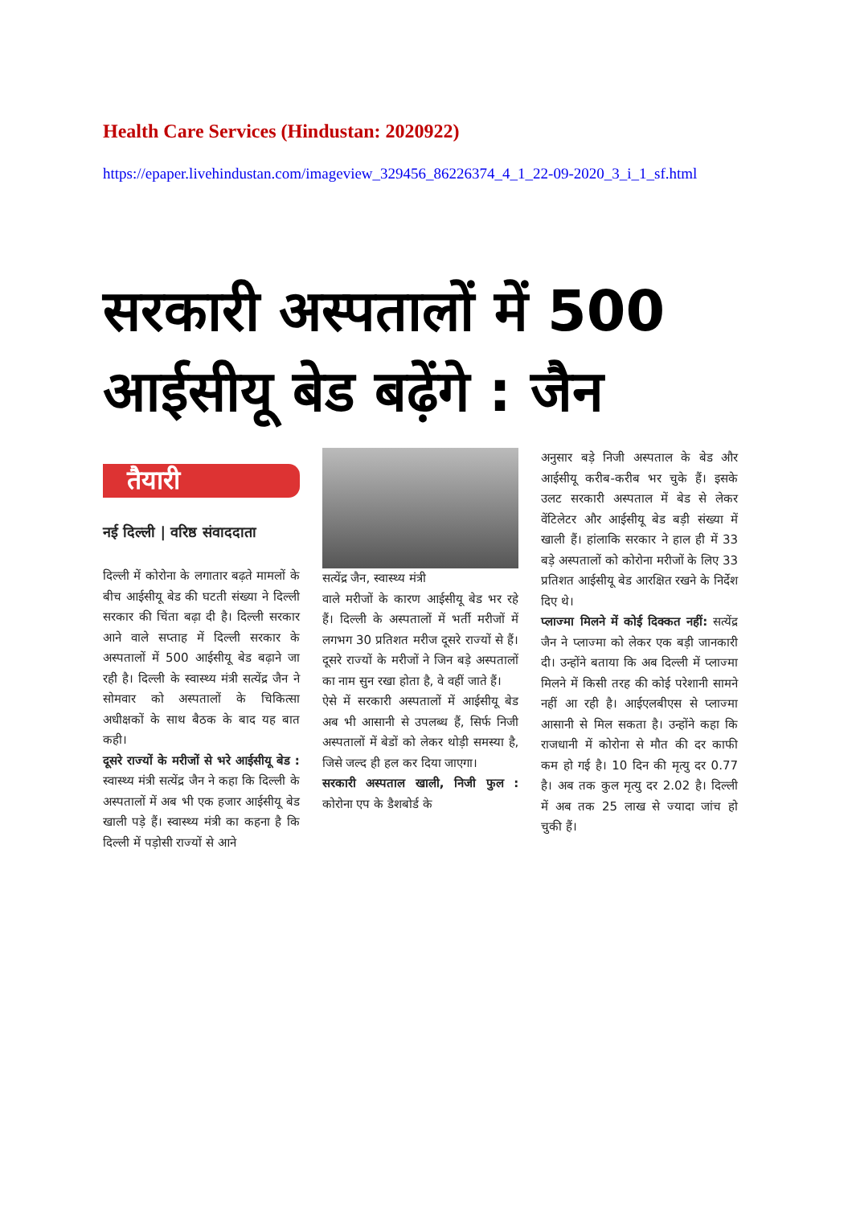Health Care Services (Hindustan: 2020922)
https://epaper.livehindustan.com/imageview_329456_86226374_4_1_22-09-2020_3_i_1_sf.html
सरकारी अस्पतालों में 500
आईसीयू बेड बढ़ेंगे : जैन
तैयारी
नई दिल्ली | वरिष्ठ संवाददाता
दिल्ली में कोरोना के लगातार बढ़ते मामलों के बीच आईसीयू बेड की घटती संख्या ने दिल्ली सरकार की चिंता बढ़ा दी है। दिल्ली सरकार आने वाले सप्ताह में दिल्ली सरकार के अस्पतालों में 500 आईसीयू बेड बढ़ाने जा रही है। दिल्ली के स्वास्थ्य मंत्री सत्येंद्र जैन ने सोमवार को अस्पतालों के चिकित्सा अधीक्षकों के साथ बैठक के बाद यह बात कही।
दूसरे राज्यों के मरीजों से भरे आईसीयू बेड : स्वास्थ्य मंत्री सत्येंद्र जैन ने कहा कि दिल्ली के अस्पतालों में अब भी एक हजार आईसीयू बेड खाली पड़े हैं। स्वास्थ्य मंत्री का कहना है कि दिल्ली में पड़ोसी राज्यों से आने
सत्येंद्र जैन, स्वास्थ्य मंत्री
वाले मरीजों के कारण आईसीयू बेड भर रहे हैं। दिल्ली के अस्पतालों में भर्ती मरीजों में लगभग 30 प्रतिशत मरीज दूसरे राज्यों से हैं। दूसरे राज्यों के मरीजों ने जिन बड़े अस्पतालों का नाम सुन रखा होता है, वे वहीं जाते हैं।
ऐसे में सरकारी अस्पतालों में आईसीयू बेड अब भी आसानी से उपलब्ध हैं, सिर्फ निजी अस्पतालों में बेडों को लेकर थोड़ी समस्या है, जिसे जल्द ही हल कर दिया जाएगा।
सरकारी अस्पताल खाली, निजी फुल : कोरोना एप के डैशबोर्ड के
अनुसार बड़े निजी अस्पताल के बेड और आईसीयू करीब-करीब भर चुके हैं। इसके उलट सरकारी अस्पताल में बेड से लेकर वेंटिलेटर और आईसीयू बेड बड़ी संख्या में खाली हैं। हांलाकि सरकार ने हाल ही में 33 बड़े अस्पतालों को कोरोना मरीजों के लिए 33 प्रतिशत आईसीयू बेड आरक्षित रखने के निर्देश दिए थे।
प्लाज्मा मिलने में कोई दिक्कत नहीं: सत्येंद्र जैन ने प्लाज्मा को लेकर एक बड़ी जानकारी दी। उन्होंने बताया कि अब दिल्ली में प्लाज्मा मिलने में किसी तरह की कोई परेशानी सामने नहीं आ रही है। आईएलबीएस से प्लाज्मा आसानी से मिल सकता है। उन्होंने कहा कि राजधानी में कोरोना से मौत की दर काफी कम हो गई है। 10 दिन की मृत्यु दर 0.77 है। अब तक कुल मृत्यु दर 2.02 है। दिल्ली में अब तक 25 लाख से ज्यादा जांच हो चुकी हैं।